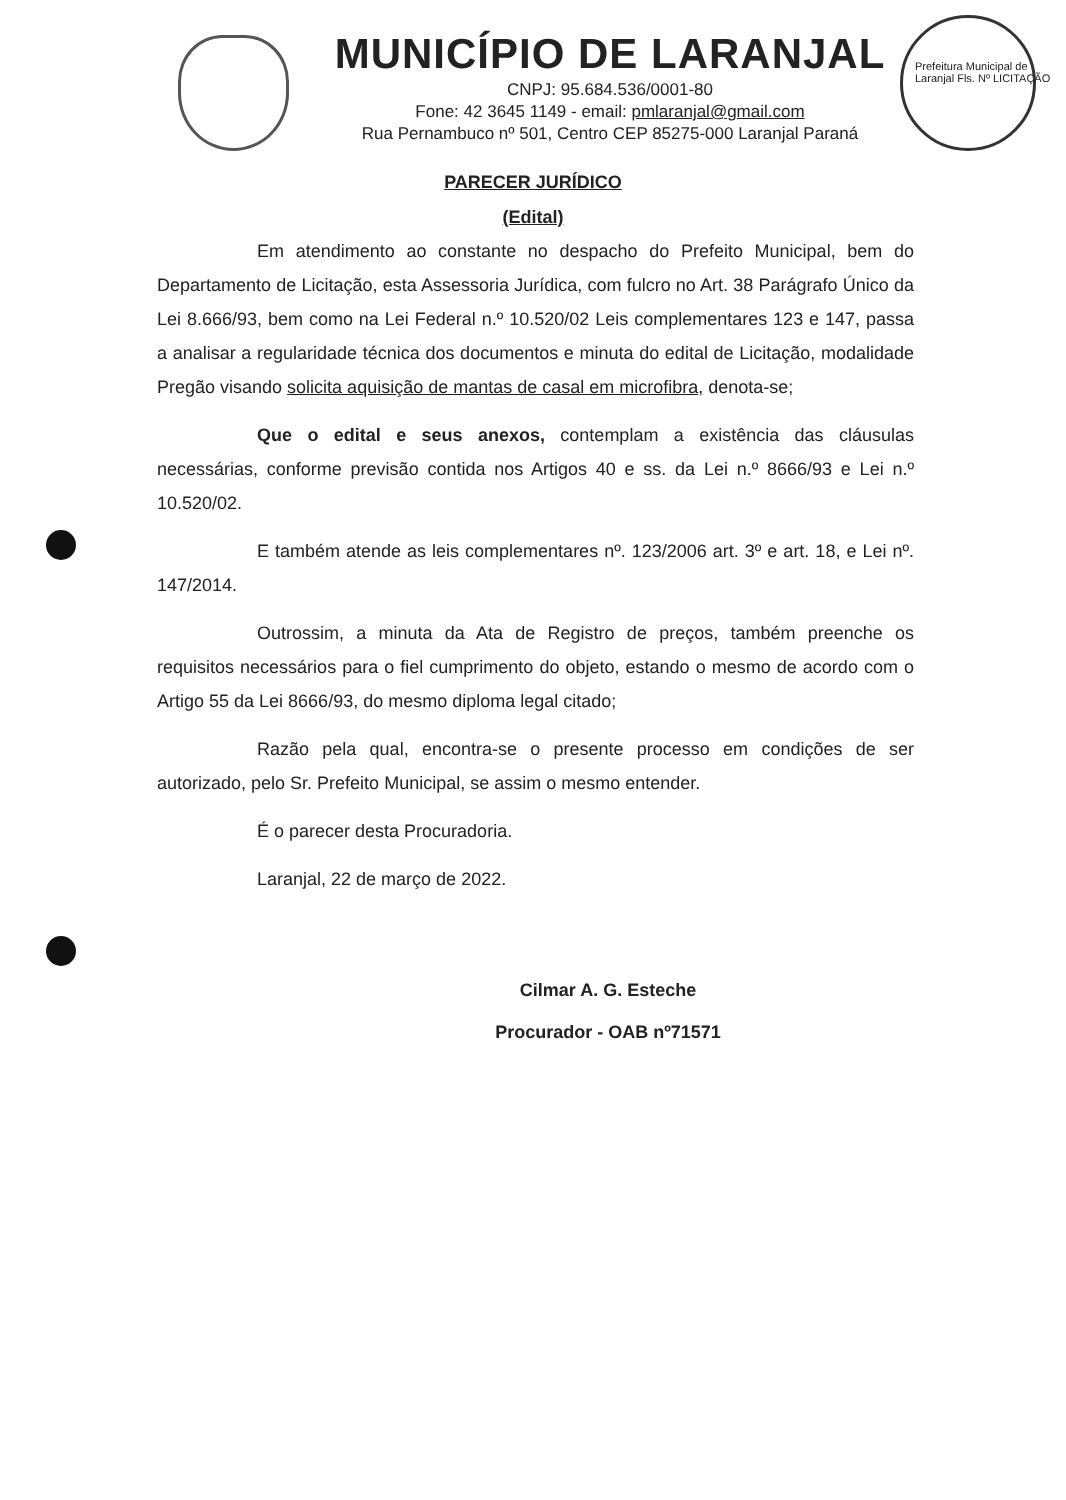MUNICÍPIO DE LARANJAL
CNPJ: 95.684.536/0001-80
Fone: 42 3645 1149 - email: pmlaranjal@gmail.com
Rua Pernambuco nº 501, Centro CEP 85275-000 Laranjal Paraná
Prefeitura Municipal de Laranjal Fls. Nº LICITAÇÃO
PARECER JURÍDICO
(Edital)
Em atendimento ao constante no despacho do Prefeito Municipal, bem do Departamento de Licitação, esta Assessoria Jurídica, com fulcro no Art. 38 Parágrafo Único da Lei 8.666/93, bem como na Lei Federal n.º 10.520/02 Leis complementares 123 e 147, passa a analisar a regularidade técnica dos documentos e minuta do edital de Licitação, modalidade Pregão visando solicita aquisição de mantas de casal em microfibra, denota-se;
Que o edital e seus anexos, contemplam a existência das cláusulas necessárias, conforme previsão contida nos Artigos 40 e ss. da Lei n.º 8666/93 e Lei n.º 10.520/02.
E também atende as leis complementares nº. 123/2006 art. 3º e art. 18, e Lei nº. 147/2014.
Outrossim, a minuta da Ata de Registro de preços, também preenche os requisitos necessários para o fiel cumprimento do objeto, estando o mesmo de acordo com o Artigo 55 da Lei 8666/93, do mesmo diploma legal citado;
Razão pela qual, encontra-se o presente processo em condições de ser autorizado, pelo Sr. Prefeito Municipal, se assim o mesmo entender.
É o parecer desta Procuradoria.
Laranjal, 22 de março de 2022.
Cilmar A. G. Esteche
Procurador - OAB nº71571